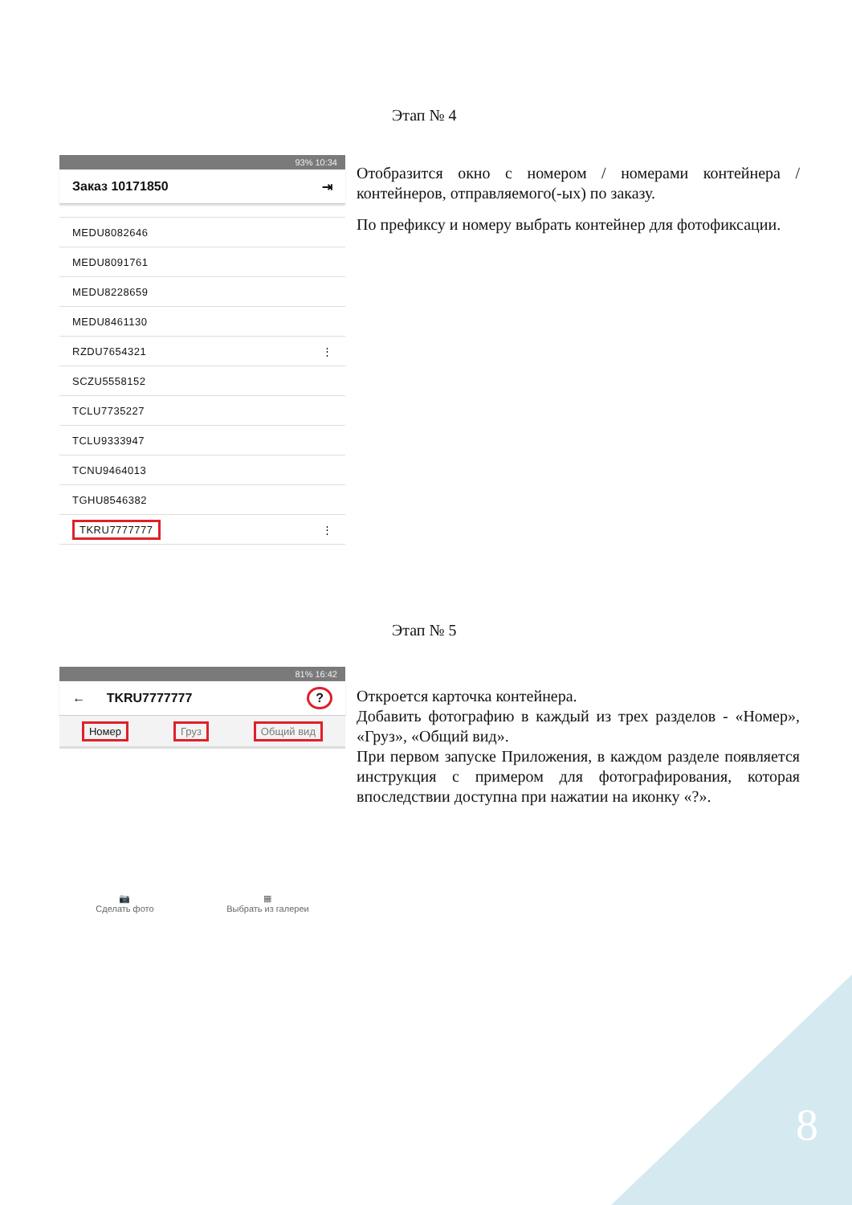Этап № 4
93% 10:34
Заказ 10171850 ⇥
MEDU8082646
MEDU8091761
MEDU8228659
MEDU8461130
RZDU7654321 ⋮
SCZU5558152
TCLU7735227
TCLU9333947
TCNU9464013
TGHU8546382
TKRU7777777 ⋮
Отобразится окно с номером / номерами контейнера / контейнеров, отправляемого(-ых) по заказу.
По префиксу и номеру выбрать контейнер для фотофиксации.
Этап № 5
81% 16:42
← TKRU7777777?
Номер Груз Общий вид
📷
Сделать фото
▦
Выбрать из галереи
Откроется карточка контейнера.
Добавить фотографию в каждый из трех разделов - «Номер», «Груз», «Общий вид».
При первом запуске Приложения, в каждом разделе появляется инструкция с примером для фотографирования, которая впоследствии доступна при нажатии на иконку «?».
8